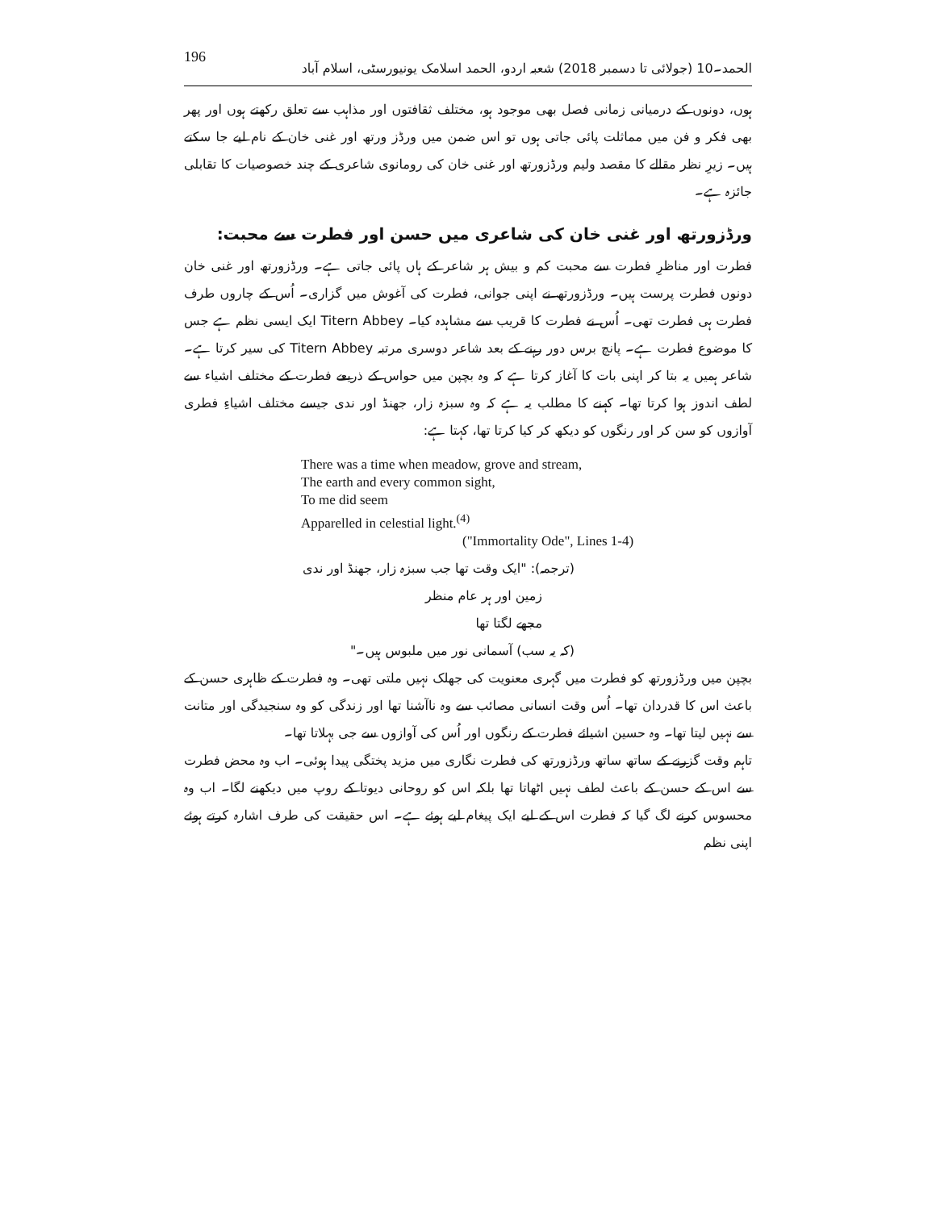196 الحمد۔10 (جولائی تا دسمبر 2018) شعبہ اردو، الحمد اسلامک یونیورسٹی، اسلام آباد
ہوں، دونوں کے درمیانی زمانی فصل بھی موجود ہو، مختلف ثقافتوں اور مذاہب سے تعلق رکھتے ہوں اور پھر بھی فکر و فن میں مماثلت پائی جاتی ہوں تو اس ضمن میں ورڈز ورتھ اور غنی خان کے نام لیے جا سکتے ہیں۔ زیرِ نظر مقالے کا مقصد ولیم ورڈزورتھ اور غنی خان کی رومانوی شاعری کے چند خصوصیات کا تقابلی جائزہ ہے۔
ورڈزورتھ اور غنی خان کی شاعری میں حسن اور فطرت سے محبت:
فطرت اور مناظرِ فطرت سے محبت کم و بیش ہر شاعر کے ہاں پائی جاتی ہے۔ ورڈزورتھ اور غنی خان دونوں فطرت پرست ہیں۔ ورڈزورتھ نے اپنی جوانی، فطرت کی آغوش میں گزاری۔ اُس کے چاروں طرف فطرت ہی فطرت تھی۔ اُس نے فطرت کا قریب سے مشاہدہ کیا۔ Titern Abbey ایک ایسی نظم ہے جس کا موضوع فطرت ہے۔ پانچ برس دور رہنے کے بعد شاعر دوسری مرتبہ Titern Abbey کی سیر کرتا ہے۔ شاعر ہمیں یہ بتا کر اپنی بات کا آغاز کرتا ہے کہ وہ بچپن میں حواس کے ذریعے فطرت کے مختلف اشیاء سے لطف اندوز ہوا کرتا تھا۔ کہنے کا مطلب یہ ہے کہ وہ سبزہ زار، جھنڈ اور ندی جیسے مختلف اشیاءِ فطری آوازوں کو سن کر اور رنگوں کو دیکھ کر کیا کرتا تھا، کہتا ہے:
There was a time when meadow, grove and stream,
The earth and every common sight,
To me did seem
Apparelled in celestial light.<sup>(4)</sup>
("Immortality Ode", Lines 1-4)
(ترجمہ): "ایک وقت تھا جب سبزہ زار، جھنڈ اور ندی
زمین اور ہر عام منظر
مجھے لگتا تھا
(کہ یہ سب) آسمانی نور میں ملبوس ہیں۔"
بچپن میں ورڈزورتھ کو فطرت میں گہری معنویت کی جھلک نہیں ملتی تھی۔ وہ فطرت کے ظاہری حسن کے باعث اس کا قدردان تھا۔ اُس وقت انسانی مصائب سے وہ ناآشنا تھا اور زندگی کو وہ سنجیدگی اور متانت سے نہیں لیتا تھا۔ وہ حسین اشیائے فطرت کے رنگوں اور اُس کی آوازوں سے جی بہلاتا تھا۔
تاہم وقت گزرنے کے ساتھ ساتھ ورڈزورتھ کی فطرت نگاری میں مزید پختگی پیدا ہوئی۔ اب وہ محض فطرت سے اس کے حسن کے باعث لطف نہیں اٹھاتا تھا بلکہ اس کو روحانی دیوتا کے روپ میں دیکھنے لگا۔ اب وہ محسوس کرنے لگ گیا کہ فطرت اس کے لیے ایک پیغام لیے ہوئے ہے۔ اس حقیقت کی طرف اشارہ کرتے ہوئے اپنی نظم